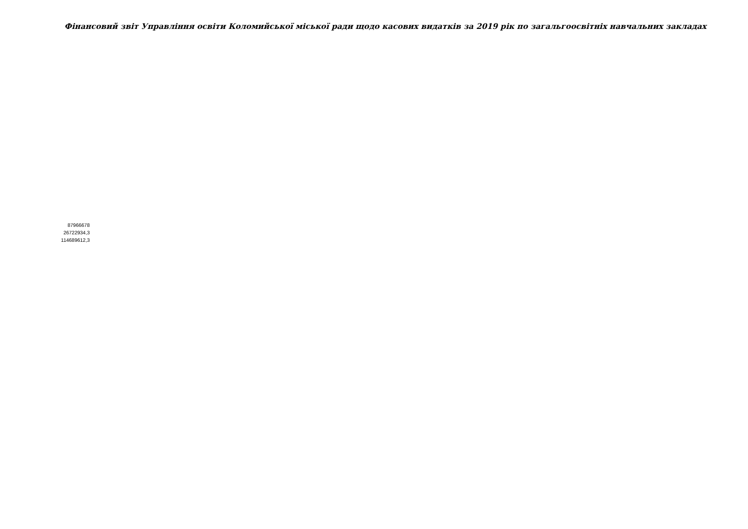Фінансовий звіт Управління освіти Коломийської міської ради щодо касових видатків за 2019 рік по загальгоосвітніх навчальних закладах
| 87966678 |
| 26722934,3 |
| 114689612,3 |